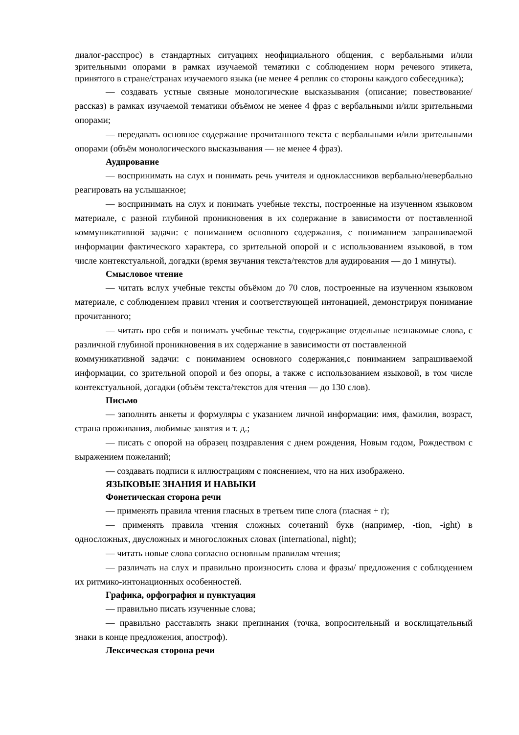диалог-расспрос) в стандартных ситуациях неофициального общения, с вербальными и/или зрительными опорами в рамках изучаемой тематики с соблюдением норм речевого этикета, принятого в стране/странах изучаемого языка (не менее 4 реплик со стороны каждого собеседника);
— создавать устные связные монологические высказывания (описание; повествование/рассказ) в рамках изучаемой тематики объёмом не менее 4 фраз с вербальными и/или зрительными опорами;
— передавать основное содержание прочитанного текста с вербальными и/или зрительными опорами (объём монологического высказывания — не менее 4 фраз).
Аудирование
— воспринимать на слух и понимать речь учителя и одноклассников вербально/невербально реагировать на услышанное;
— воспринимать на слух и понимать учебные тексты, построенные на изученном языковом материале, с разной глубиной проникновения в их содержание в зависимости от поставленной коммуникативной задачи: с пониманием основного содержания, с пониманием запрашиваемой информации фактического характера, со зрительной опорой и с использованием языковой, в том числе контекстуальной, догадки (время звучания текста/текстов для аудирования — до 1 минуты).
Смысловое чтение
— читать вслух учебные тексты объёмом до 70 слов, построенные на изученном языковом материале, с соблюдением правил чтения и соответствующей интонацией, демонстрируя понимание прочитанного;
— читать про себя и понимать учебные тексты, содержащие отдельные незнакомые слова, с различной глубиной проникновения в их содержание в зависимости от поставленной
коммуникативной задачи: с пониманием основного содержания,с пониманием запрашиваемой информации, со зрительной опорой и без опоры, а также с использованием языковой, в том числе контекстуальной, догадки (объём текста/текстов для чтения — до 130 слов).
Письмо
— заполнять анкеты и формуляры с указанием личной информации: имя, фамилия, возраст, страна проживания, любимые занятия и т. д.;
— писать с опорой на образец поздравления с днем рождения, Новым годом, Рождеством с выражением пожеланий;
— создавать подписи к иллюстрациям с пояснением, что на них изображено.
ЯЗЫКОВЫЕ ЗНАНИЯ И НАВЫКИ
Фонетическая сторона речи
— применять правила чтения гласных в третьем типе слога (гласная + r);
— применять правила чтения сложных сочетаний букв (например, -tion, -ight) в односложных, двусложных и многосложных словах (international, night);
— читать новые слова согласно основным правилам чтения;
— различать на слух и правильно произносить слова и фразы/ предложения с соблюдением их ритмико-интонационных особенностей.
Графика, орфография и пунктуация
— правильно писать изученные слова;
— правильно расставлять знаки препинания (точка, вопросительный и восклицательный знаки в конце предложения, апостроф).
Лексическая сторона речи